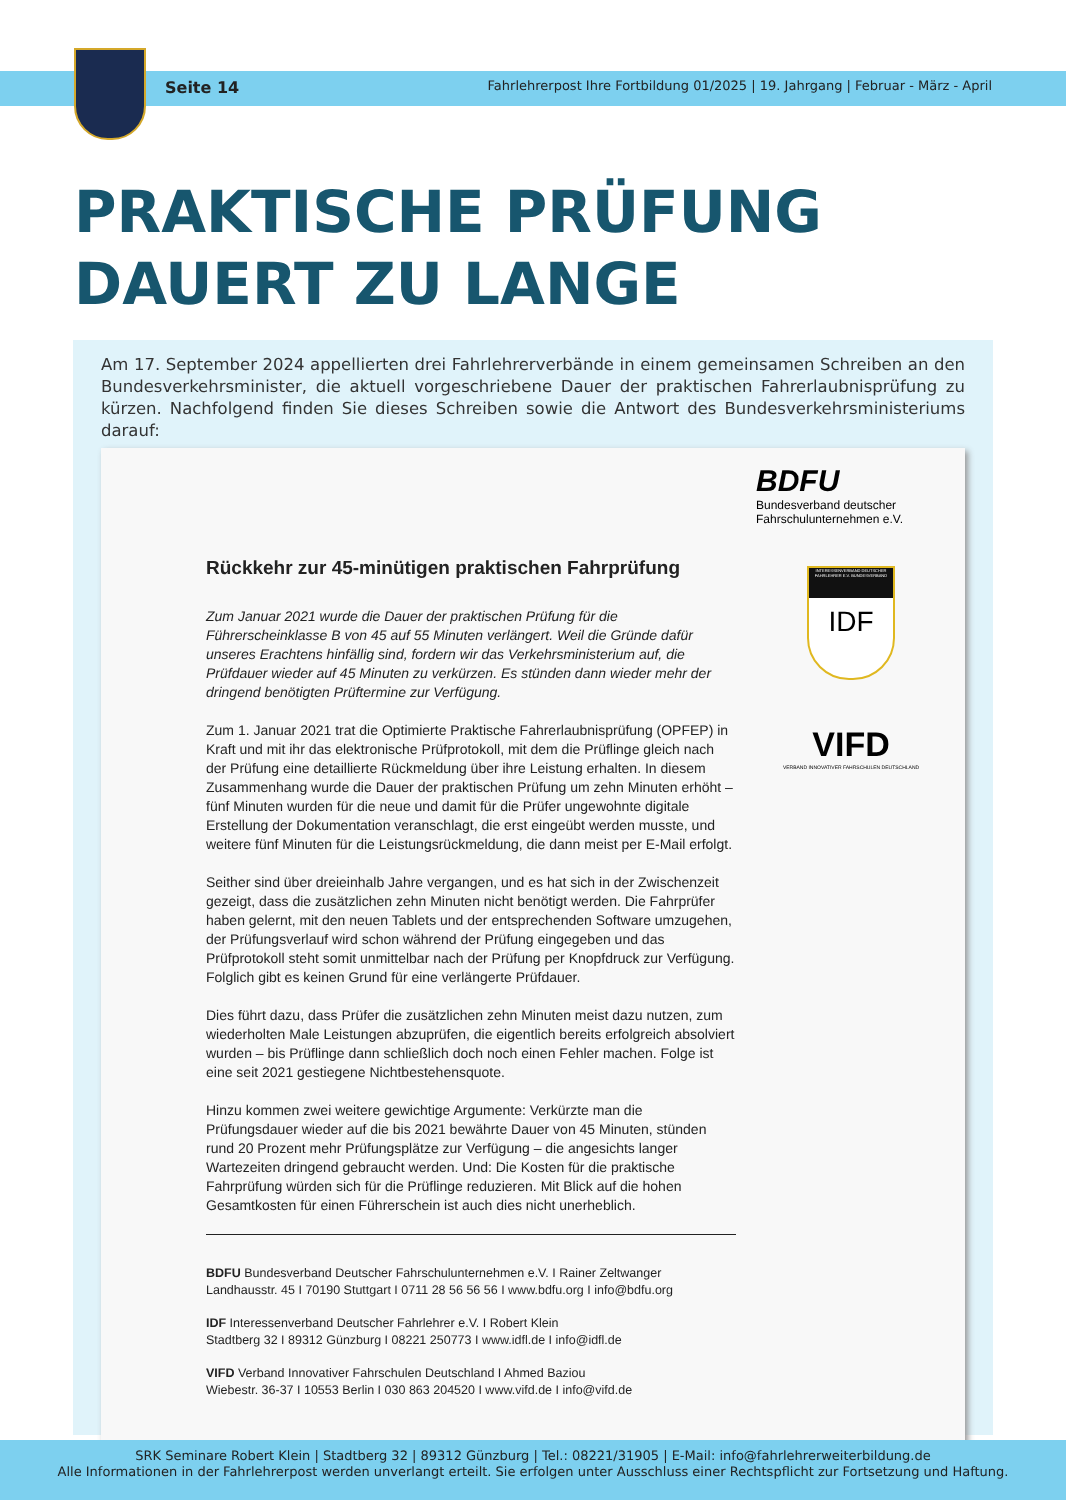Seite 14 Fahrlehrerpost Ihre Fortbildung 01/2025 | 19. Jahrgang | Februar - März - April
PRAKTISCHE PRÜFUNG
DAUERT ZU LANGE
Am 17. September 2024 appellierten drei Fahrlehrerverbände in einem gemeinsamen Schreiben an den Bundesverkehrsminister, die aktuell vorgeschriebene Dauer der praktischen Fahrerlaubnisprüfung zu kürzen. Nachfolgend finden Sie dieses Schreiben sowie die Antwort des Bundesverkehrsministeriums darauf:
Rückkehr zur 45-minütigen praktischen Fahrprüfung
Zum Januar 2021 wurde die Dauer der praktischen Prüfung für die Führerscheinklasse B von 45 auf 55 Minuten verlängert. Weil die Gründe dafür unseres Erachtens hinfällig sind, fordern wir das Verkehrsministerium auf, die Prüfdauer wieder auf 45 Minuten zu verkürzen. Es stünden dann wieder mehr der dringend benötigten Prüftermine zur Verfügung.
Zum 1. Januar 2021 trat die Optimierte Praktische Fahrerlaubnisprüfung (OPFEP) in Kraft und mit ihr das elektronische Prüfprotokoll, mit dem die Prüflinge gleich nach der Prüfung eine detaillierte Rückmeldung über ihre Leistung erhalten. In diesem Zusammenhang wurde die Dauer der praktischen Prüfung um zehn Minuten erhöht – fünf Minuten wurden für die neue und damit für die Prüfer ungewohnte digitale Erstellung der Dokumentation veranschlagt, die erst eingeübt werden musste, und weitere fünf Minuten für die Leistungsrückmeldung, die dann meist per E-Mail erfolgt.
Seither sind über dreieinhalb Jahre vergangen, und es hat sich in der Zwischenzeit gezeigt, dass die zusätzlichen zehn Minuten nicht benötigt werden. Die Fahrprüfer haben gelernt, mit den neuen Tablets und der entsprechenden Software umzugehen, der Prüfungsverlauf wird schon während der Prüfung eingegeben und das Prüfprotokoll steht somit unmittelbar nach der Prüfung per Knopfdruck zur Verfügung. Folglich gibt es keinen Grund für eine verlängerte Prüfdauer.
Dies führt dazu, dass Prüfer die zusätzlichen zehn Minuten meist dazu nutzen, zum wiederholten Male Leistungen abzuprüfen, die eigentlich bereits erfolgreich absolviert wurden – bis Prüflinge dann schließlich doch noch einen Fehler machen. Folge ist eine seit 2021 gestiegene Nichtbestehensquote.
Hinzu kommen zwei weitere gewichtige Argumente: Verkürzte man die Prüfungsdauer wieder auf die bis 2021 bewährte Dauer von 45 Minuten, stünden rund 20 Prozent mehr Prüfungsplätze zur Verfügung – die angesichts langer Wartezeiten dringend gebraucht werden. Und: Die Kosten für die praktische Fahrprüfung würden sich für die Prüflinge reduzieren. Mit Blick auf die hohen Gesamtkosten für einen Führerschein ist auch dies nicht unerheblich.
BDFU Bundesverband Deutscher Fahrschulunternehmen e.V. I Rainer Zeltwanger
Landhausstr. 45 I 70190 Stuttgart I 0711 28 56 56 56 I www.bdfu.org I info@bdfu.org
IDF Interessenverband Deutscher Fahrlehrer e.V. I Robert Klein
Stadtberg 32 I 89312 Günzburg I 08221 250773 I www.idfl.de I info@idfl.de
VIFD Verband Innovativer Fahrschulen Deutschland I Ahmed Baziou
Wiebestr. 36-37 I 10553 Berlin I 030 863 204520 I www.vifd.de I info@vifd.de
BDFU
Bundesverband deutscher
Fahrschulunternehmen e.V.
INTERESSENVERBAND DEUTSCHER FAHRLEHRER E.V. BUNDESVERBAND
IDF
VIFD
VERBAND INNOVATIVER FAHRSCHULEN DEUTSCHLAND
SRK Seminare Robert Klein | Stadtberg 32 | 89312 Günzburg | Tel.: 08221/31905 | E-Mail: info@fahrlehrerweiterbildung.de
Alle Informationen in der Fahrlehrerpost werden unverlangt erteilt. Sie erfolgen unter Ausschluss einer Rechtspflicht zur Fortsetzung und Haftung.